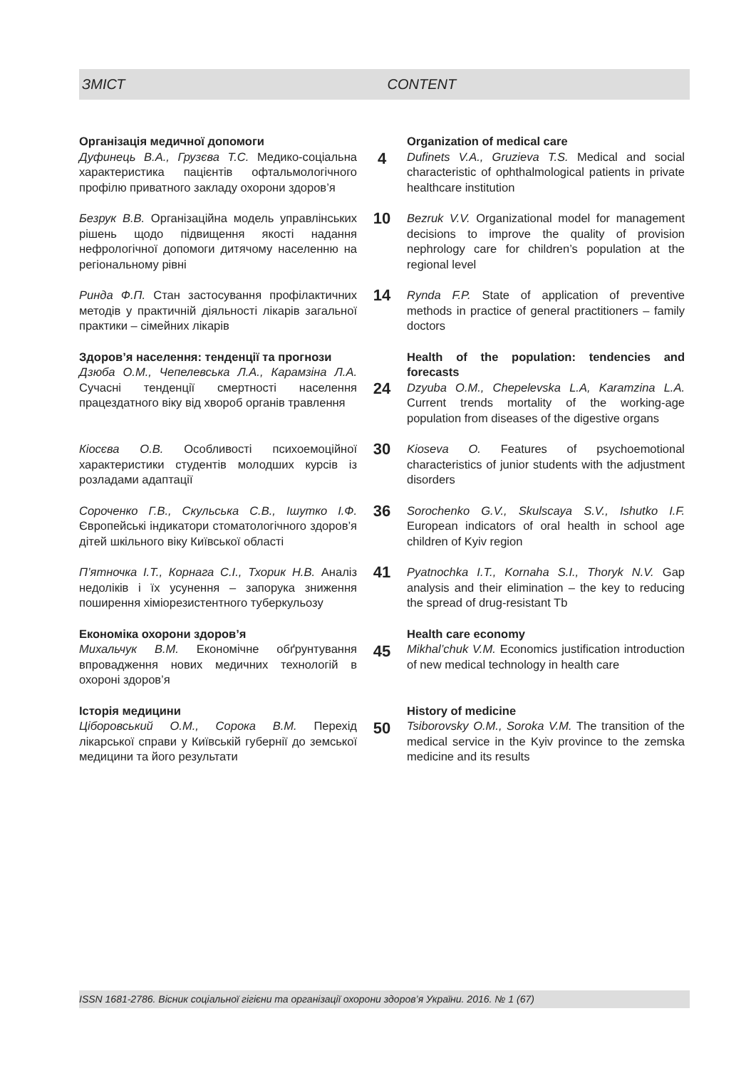ЗМІСТ CONTENT
Організація медичної допомоги
Дуфинець В.А., Грузєва Т.С. Медико-соціальна характеристика пацієнтів офтальмологічного профілю приватного закладу охорони здоров’я
4
Organization of medical care
Dufinets V.A., Gruzieva T.S. Medical and social characteristic of ophthalmological patients in private healthcare institution
Безрук В.В. Організаційна модель управлін­ських рішень щодо підвищення якості надання нефрологічної допомоги дитячому населенню на регіональному рівні
10
Bezruk V.V. Organizational model for management decisions to improve the quality of provision nephrology care for children’s population at the regional level
Ринда Ф.П. Стан застосування профілактичних методів у практичній діяльності лікарів загальної практики – сімейних лікарів
14
Rynda F.P. State of application of preventive methods in practice of general practitioners – family doctors
Здоров’я населення: тенденції та прогнози
Дзюба О.М., Чепелевська Л.А., Карамзіна Л.А. Сучасні тенденції смертності населення працездатного віку від хвороб органів травлення
24
Health of the population: tendencies and forecasts
Dzyuba O.M., Chepelevska L.A, Karamzina L.A. Current trends mortality of the working-age population from diseases of the digestive organs
Кіосєва О.В. Особливості психоемоційної характеристики студентів молодших курсів із розладами адаптації
30
Kioseva O. Features of psychoemotional characteristics of junior students with the adjustment disorders
Сороченко Г.В., Скульська С.В., Ішутко І.Ф. Європейські індикатори стоматологічного здоров’я дітей шкільного віку Київської області
36
Sorochenko G.V., Skulscaya S.V., Ishutko I.F. European indicators of oral health in school age children of Kyiv region
П’ятночка І.Т., Корнага С.І., Тхорик Н.В. Аналіз недоліків і їх усунення – запорука зниження поширення хіміорезистентного туберкульозу
41
Pyatnochka I.T., Kornaha S.I., Thoryk N.V. Gap analysis and their elimination – the key to reducing the spread of drug-resistant Tb
Економіка охорони здоров’я
Михальчук В.М. Економічне обґрунтування впровадження нових медичних технологій в охороні здоров’я
45
Health care economy
Mikhal’chuk V.M. Economics justification introduction of new medical technology in health care
Історія медицини
Ціборовський О.М., Сорока В.М. Перехід лікарської справи у Київській губернії до земської медицини та його результати
50
History of medicine
Tsiborovsky O.M., Soroka V.M. The transition of the medical service in the Kyiv province to the zemska medicine and its results
ISSN 1681-2786. Вісник соціальної гігієни та організації охорони здоров’я України. 2016. № 1 (67)